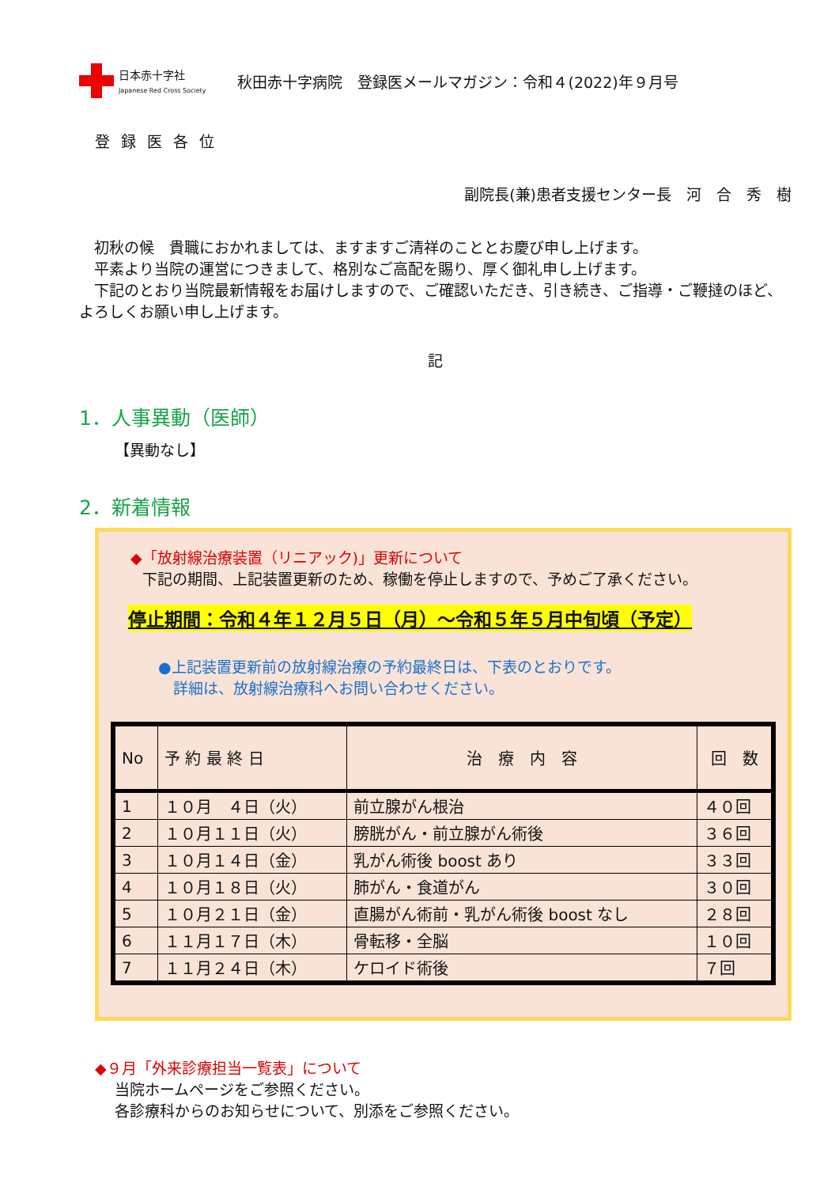日本赤十字社
Japanese Red Cross Society
秋田赤十字病院　登録医メールマガジン：令和４(2022)年９月号
登録医各位
副院長(兼)患者支援センター長　河　合　秀　樹
　初秋の候　貴職におかれましては、ますますご清祥のこととお慶び申し上げます。
　平素より当院の運営につきまして、格別なご高配を賜り、厚く御礼申し上げます。
　下記のとおり当院最新情報をお届けしますので、ご確認いただき、引き続き、ご指導・ご鞭撻のほど、よろしくお願い申し上げます。
記
1．人事異動（医師）
【異動なし】
2．新着情報
◆「放射線治療装置（リニアック)」更新について
下記の期間、上記装置更新のため、稼働を停止しますので、予めご了承ください。
停止期間：令和４年１２月５日（月）～令和５年５月中旬頃（予定）
●上記装置更新前の放射線治療の予約最終日は、下表のとおりです。
　詳細は、放射線治療科へお問い合わせください。
| No | 予 約 最 終 日 | 治 療 内 容 | 回 数 |
| --- | --- | --- | --- |
| 1 | １０月 ４日（火） | 前立腺がん根治 | ４０回 |
| 2 | １０月１１日（火） | 膀胱がん・前立腺がん術後 | ３６回 |
| 3 | １０月１４日（金） | 乳がん術後 boost あり | ３３回 |
| 4 | １０月１８日（火） | 肺がん・食道がん | ３０回 |
| 5 | １０月２１日（金） | 直腸がん術前・乳がん術後 boost なし | ２８回 |
| 6 | １１月１７日（木） | 骨転移・全脳 | １０回 |
| 7 | １１月２４日（木） | ケロイド術後 | ７回 |
◆９月「外来診療担当一覧表」について
当院ホームページをご参照ください。
各診療科からのお知らせについて、別添をご参照ください。